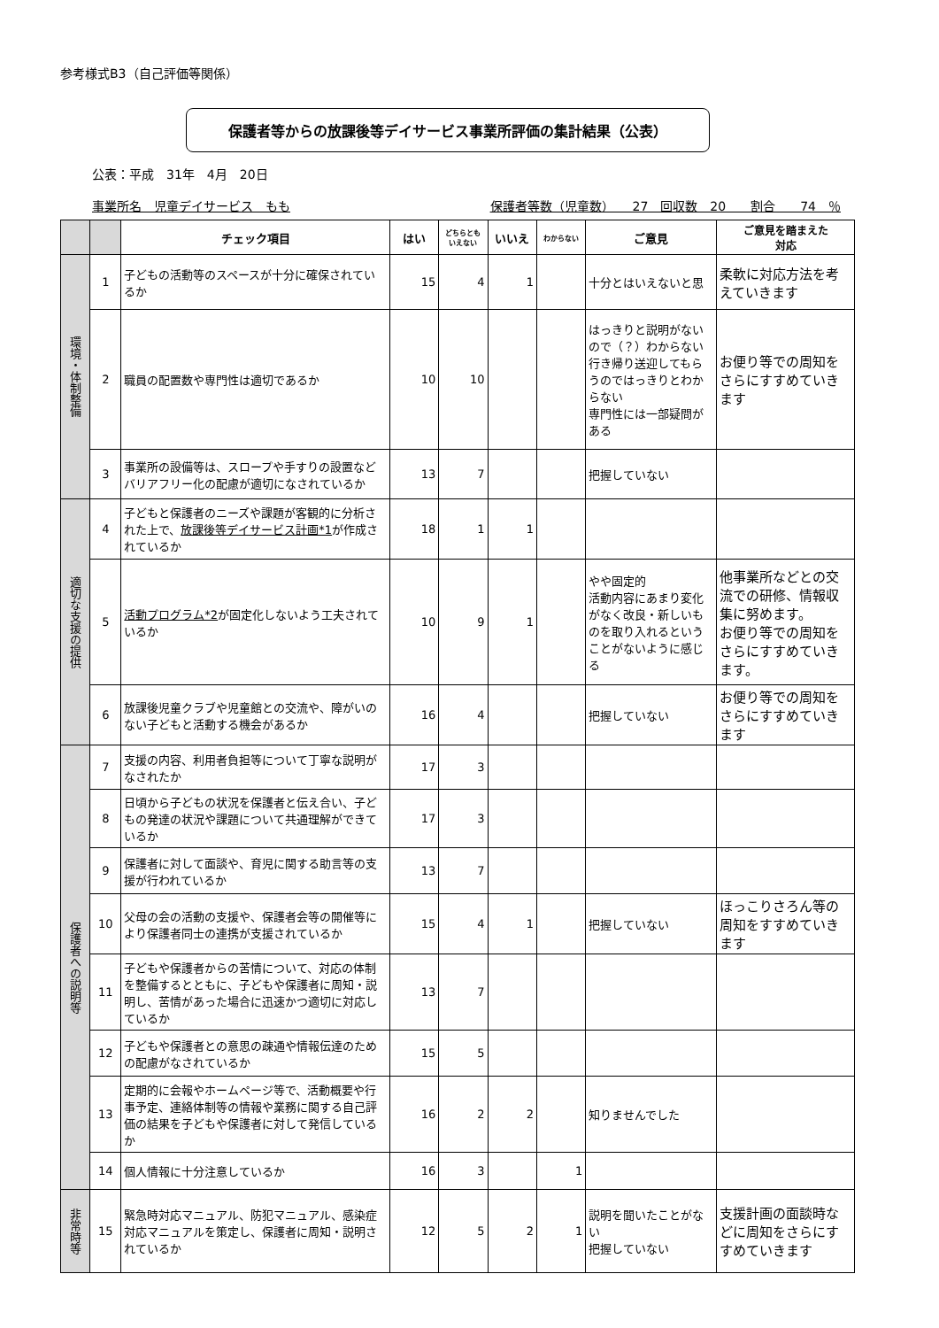参考様式B3（自己評価等関係）
保護者等からの放課後等デイサービス事業所評価の集計結果（公表）
公表：平成　31年　4月　20日
事業所名　児童デイサービス　もも 保護者等数（児童数）　　27　回収数　20　　割合　　74　％
| | | チェック項目 | はい | どちらとも いえない | いいえ | わからない | ご意見 | ご意見を踏まえた 対応 |
| --- | --- | --- | --- | --- | --- | --- | --- | --- |
| 環境・体制整備 | 1 | 子どもの活動等のスペースが十分に確保されているか | 15 | 4 | 1 | | 十分とはいえないと思 | 柔軟に対応方法を考えていきます |
| | 2 | 職員の配置数や専門性は適切であるか | 10 | 10 | | | はっきりと説明がないので（？）わからない 行き帰り送迎してもらうのではっきりとわからない 専門性には一部疑問がある | お便り等での周知をさらにすすめていきます |
| | 3 | 事業所の設備等は、スロープや手すりの設置などバリアフリー化の配慮が適切になされているか | 13 | 7 | | | 把握していない | |
| 適切な支援の提供 | 4 | 子どもと保護者のニーズや課題が客観的に分析された上で、 放課後等デイサービス計画*1 が作成されているか | 18 | 1 | 1 | | | |
| | 5 | 活動プログラム*2 が固定化しないよう工夫されているか | 10 | 9 | 1 | | やや固定的 活動内容にあまり変化がなく改良・新しいものを取り入れるということがないように感じる | 他事業所などとの交流での研修、情報収集に努めます。 お便り等での周知をさらにすすめていきます。 |
| | 6 | 放課後児童クラブや児童館との交流や、障がいのない子どもと活動する機会があるか | 16 | 4 | | | 把握していない | お便り等での周知をさらにすすめていきます |
| 保護者への説明等 | 7 | 支援の内容、利用者負担等について丁寧な説明がなされたか | 17 | 3 | | | | |
| | 8 | 日頃から子どもの状況を保護者と伝え合い、子どもの発達の状況や課題について共通理解ができているか | 17 | 3 | | | | |
| | 9 | 保護者に対して面談や、育児に関する助言等の支援が行われているか | 13 | 7 | | | | |
| | 10 | 父母の会の活動の支援や、保護者会等の開催等により保護者同士の連携が支援されているか | 15 | 4 | 1 | | 把握していない | ほっこりさろん等の周知をすすめていきます |
| | 11 | 子どもや保護者からの苦情について、対応の体制を整備するとともに、子どもや保護者に周知・説明し、苦情があった場合に迅速かつ適切に対応しているか | 13 | 7 | | | | |
| | 12 | 子どもや保護者との意思の疎通や情報伝達のための配慮がなされているか | 15 | 5 | | | | |
| | 13 | 定期的に会報やホームページ等で、活動概要や行事予定、連絡体制等の情報や業務に関する自己評価の結果を子どもや保護者に対して発信しているか | 16 | 2 | 2 | | 知りませんでした | |
| | 14 | 個人情報に十分注意しているか | 16 | 3 | | 1 | | |
| 非常時等 | 15 | 緊急時対応マニュアル、防犯マニュアル、感染症対応マニュアルを策定し、保護者に周知・説明されているか | 12 | 5 | 2 | 1 | 説明を聞いたことがない 把握していない | 支援計画の面談時などに周知をさらにすすめていきます |